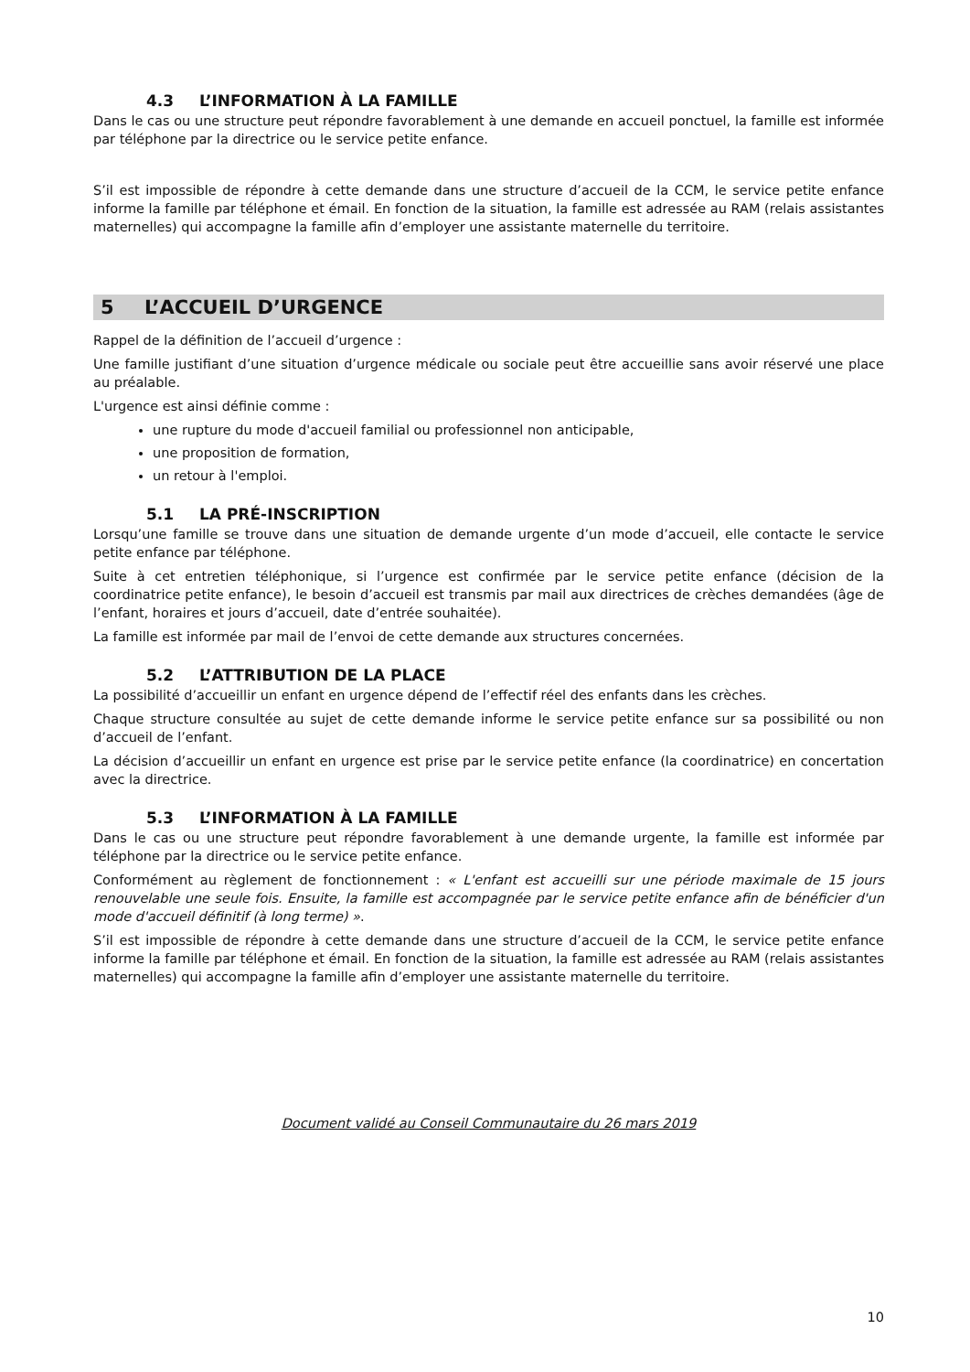4.3 L’INFORMATION À LA FAMILLE
Dans le cas ou une structure peut répondre favorablement à une demande en accueil ponctuel, la famille est informée par téléphone par la directrice ou le service petite enfance.
S’il est impossible de répondre à cette demande dans une structure d’accueil de la CCM, le service petite enfance informe la famille par téléphone et émail. En fonction de la situation, la famille est adressée au RAM (relais assistantes maternelles) qui accompagne la famille afin d’employer une assistante maternelle du territoire.
5 L’ACCUEIL D’URGENCE
Rappel de la définition de l’accueil d’urgence :
Une famille justifiant d’une situation d’urgence médicale ou sociale peut être accueillie sans avoir réservé une place au préalable.
L'urgence est ainsi définie comme :
une rupture du mode d'accueil familial ou professionnel non anticipable,
une proposition de formation,
un retour à l'emploi.
5.1 LA PRÉ-INSCRIPTION
Lorsqu’une famille se trouve dans une situation de demande urgente d’un mode d’accueil, elle contacte le service petite enfance par téléphone.
Suite à cet entretien téléphonique, si l’urgence est confirmée par le service petite enfance (décision de la coordinatrice petite enfance), le besoin d’accueil est transmis par mail aux directrices de crèches demandées (âge de l’enfant, horaires et jours d’accueil, date d’entrée souhaitée).
La famille est informée par mail de l’envoi de cette demande aux structures concernées.
5.2 L’ATTRIBUTION DE LA PLACE
La possibilité d’accueillir un enfant en urgence dépend de l’effectif réel des enfants dans les crèches.
Chaque structure consultée au sujet de cette demande informe le service petite enfance sur sa possibilité ou non d’accueil de l’enfant.
La décision d’accueillir un enfant en urgence est prise par le service petite enfance (la coordinatrice) en concertation avec la directrice.
5.3 L’INFORMATION À LA FAMILLE
Dans le cas ou une structure peut répondre favorablement à une demande urgente, la famille est informée par téléphone par la directrice ou le service petite enfance.
Conformément au règlement de fonctionnement : « L'enfant est accueilli sur une période maximale de 15 jours renouvelable une seule fois. Ensuite, la famille est accompagnée par le service petite enfance afin de bénéficier d'un mode d'accueil définitif (à long terme) ».
S’il est impossible de répondre à cette demande dans une structure d’accueil de la CCM, le service petite enfance informe la famille par téléphone et émail. En fonction de la situation, la famille est adressée au RAM (relais assistantes maternelles) qui accompagne la famille afin d’employer une assistante maternelle du territoire.
Document validé au Conseil Communautaire du 26 mars 2019
10